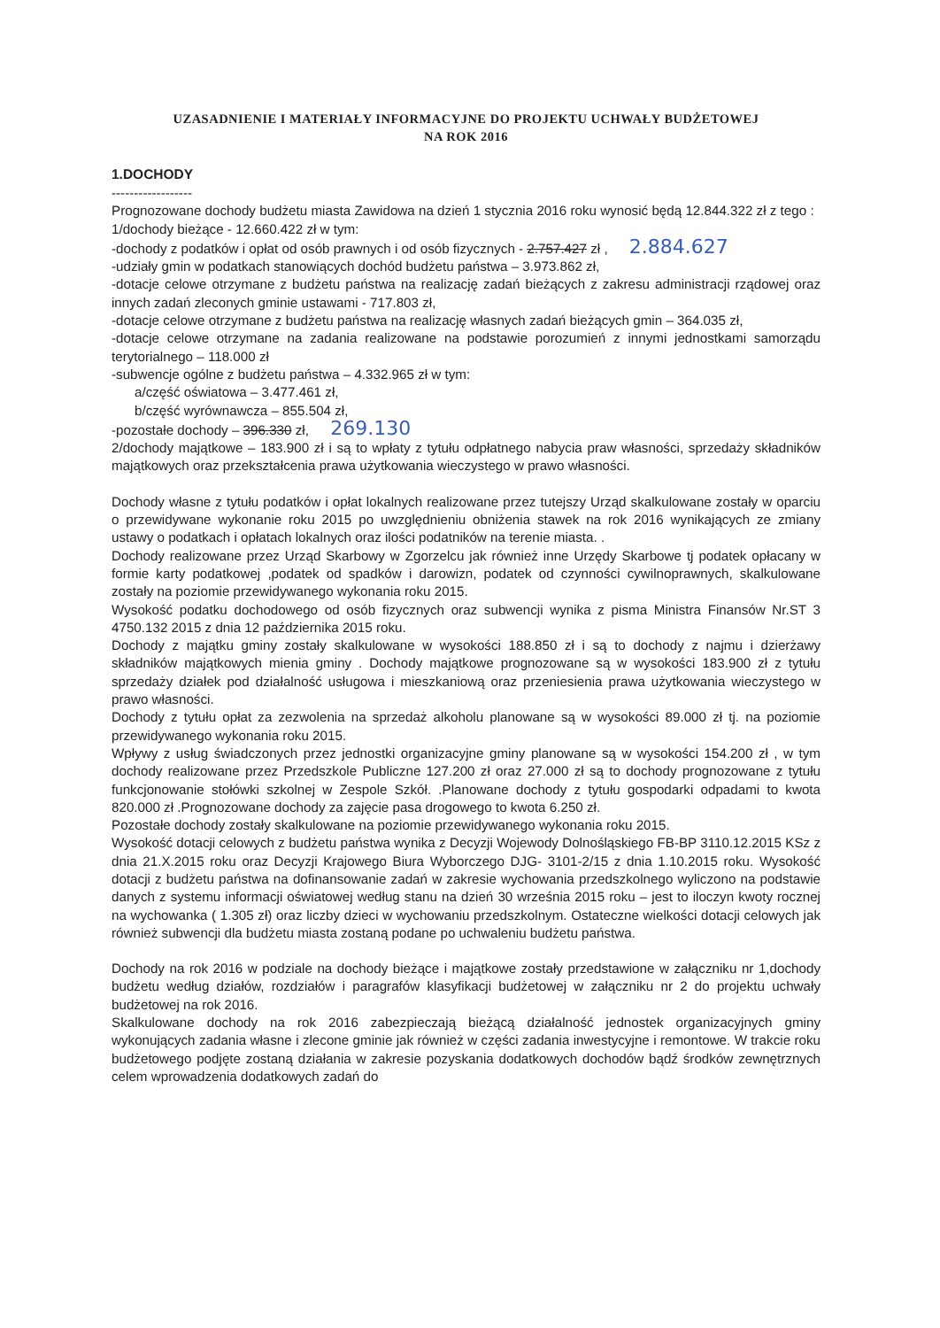UZASADNIENIE I MATERIAŁY INFORMACYJNE DO PROJEKTU UCHWAŁY BUDŻETOWEJ
NA ROK 2016
1.DOCHODY
------------------
Prognozowane dochody budżetu miasta Zawidowa na dzień 1 stycznia 2016 roku wynosić będą 12.844.322 zł z tego :
1/dochody bieżące - 12.660.422 zł w tym:
-dochody z podatków i opłat od osób prawnych i od osób fizycznych - 2.757.427 zł , 2.884.627
-udziały gmin w podatkach stanowiących dochód budżetu państwa – 3.973.862 zł,
-dotacje celowe otrzymane z budżetu państwa na realizację zadań bieżących z zakresu administracji rządowej oraz innych zadań zleconych gminie ustawami - 717.803 zł,
-dotacje celowe otrzymane z budżetu państwa na realizację własnych zadań bieżących gmin – 364.035 zł,
-dotacje celowe otrzymane na zadania realizowane na podstawie porozumień z innymi jednostkami samorządu terytorialnego – 118.000 zł
-subwencje ogólne z budżetu państwa – 4.332.965 zł w tym:
a/część oświatowa – 3.477.461 zł,
b/część wyrównawcza – 855.504 zł,
-pozostałe dochody – 396.330 zł, 269.130
2/dochody majątkowe – 183.900 zł i są to wpłaty z tytułu odpłatnego nabycia praw własności, sprzedaży składników majątkowych oraz przekształcenia prawa użytkowania wieczystego w prawo własności.
Dochody własne z tytułu podatków i opłat lokalnych realizowane przez tutejszy Urząd skalkulowane zostały w oparciu o przewidywane wykonanie roku 2015 po uwzględnieniu obniżenia stawek na rok 2016 wynikających ze zmiany ustawy o podatkach i opłatach lokalnych oraz ilości podatników na terenie miasta. .
Dochody realizowane przez Urząd Skarbowy w Zgorzelcu jak również inne Urzędy Skarbowe tj podatek opłacany w formie karty podatkowej ,podatek od spadków i darowizn, podatek od czynności cywilnoprawnych, skalkulowane zostały na poziomie przewidywanego wykonania roku 2015.
Wysokość podatku dochodowego od osób fizycznych oraz subwencji wynika z pisma Ministra Finansów Nr.ST 3 4750.132 2015 z dnia 12 października 2015 roku.
Dochody z majątku gminy zostały skalkulowane w wysokości 188.850 zł i są to dochody z najmu i dzierżawy składników majątkowych mienia gminy . Dochody majątkowe prognozowane są w wysokości 183.900 zł z tytułu sprzedaży działek pod działalność usługowa i mieszkaniową oraz przeniesienia prawa użytkowania wieczystego w prawo własności.
Dochody z tytułu opłat za zezwolenia na sprzedaż alkoholu planowane są w wysokości 89.000 zł tj. na poziomie przewidywanego wykonania roku 2015.
Wpływy z usług świadczonych przez jednostki organizacyjne gminy planowane są w wysokości 154.200 zł , w tym dochody realizowane przez Przedszkole Publiczne 127.200 zł oraz 27.000 zł są to dochody prognozowane z tytułu funkcjonowanie stołówki szkolnej w Zespole Szkół. .Planowane dochody z tytułu gospodarki odpadami to kwota 820.000 zł .Prognozowane dochody za zajęcie pasa drogowego to kwota 6.250 zł.
Pozostałe dochody zostały skalkulowane na poziomie przewidywanego wykonania roku 2015.
Wysokość dotacji celowych z budżetu państwa wynika z Decyzji Wojewody Dolnośląskiego FB-BP 3110.12.2015 KSz z dnia 21.X.2015 roku oraz Decyzji Krajowego Biura Wyborczego DJG- 3101-2/15 z dnia 1.10.2015 roku. Wysokość dotacji z budżetu państwa na dofinansowanie zadań w zakresie wychowania przedszkolnego wyliczono na podstawie danych z systemu informacji oświatowej według stanu na dzień 30 września 2015 roku – jest to iloczyn kwoty rocznej na wychowanka ( 1.305 zł) oraz liczby dzieci w wychowaniu przedszkolnym. Ostateczne wielkości dotacji celowych jak również subwencji dla budżetu miasta zostaną podane po uchwaleniu budżetu państwa.
Dochody na rok 2016 w podziale na dochody bieżące i majątkowe zostały przedstawione w załączniku nr 1,dochody budżetu według działów, rozdziałów i paragrafów klasyfikacji budżetowej w załączniku nr 2 do projektu uchwały budżetowej na rok 2016.
Skalkulowane dochody na rok 2016 zabezpieczają bieżącą działalność jednostek organizacyjnych gminy wykonujących zadania własne i zlecone gminie jak również w części zadania inwestycyjne i remontowe. W trakcie roku budżetowego podjęte zostaną działania w zakresie pozyskania dodatkowych dochodów bądź środków zewnętrznych celem wprowadzenia dodatkowych zadań do